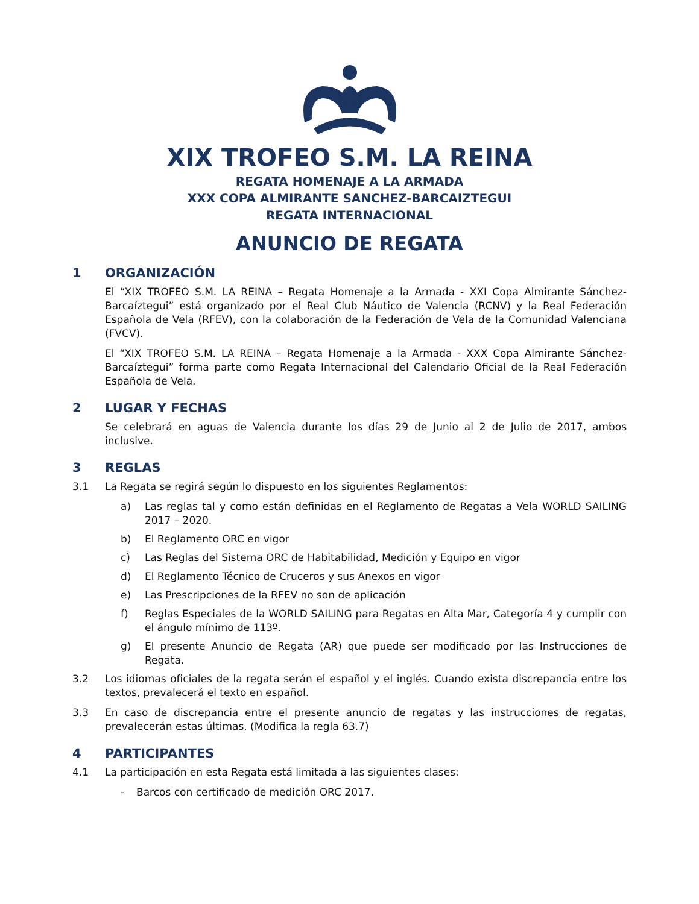XIX TROFEO S.M. LA REINA
REGATA HOMENAJE A LA ARMADA
XXX COPA ALMIRANTE SANCHEZ-BARCAIZTEGUI
REGATA INTERNACIONAL
ANUNCIO DE REGATA
1 ORGANIZACIÓN
El “XIX TROFEO S.M. LA REINA – Regata Homenaje a la Armada - XXI Copa Almirante Sánchez-Barcaíztegui” está organizado por el Real Club Náutico de Valencia (RCNV) y la Real Federación Española de Vela (RFEV), con la colaboración de la Federación de Vela de la Comunidad Valenciana (FVCV).
El “XIX TROFEO S.M. LA REINA – Regata Homenaje a la Armada - XXX Copa Almirante Sánchez-Barcaíztegui” forma parte como Regata Internacional del Calendario Oficial de la Real Federación Española de Vela.
2 LUGAR Y FECHAS
Se celebrará en aguas de Valencia durante los días 29 de Junio al 2 de Julio de 2017, ambos inclusive.
3 REGLAS
3.1 La Regata se regirá según lo dispuesto en los siguientes Reglamentos:
a) Las reglas tal y como están definidas en el Reglamento de Regatas a Vela WORLD SAILING 2017 – 2020.
b) El Reglamento ORC en vigor
c) Las Reglas del Sistema ORC de Habitabilidad, Medición y Equipo en vigor
d) El Reglamento Técnico de Cruceros y sus Anexos en vigor
e) Las Prescripciones de la RFEV no son de aplicación
f) Reglas Especiales de la WORLD SAILING para Regatas en Alta Mar, Categoría 4 y cumplir con el ángulo mínimo de 113º.
g) El presente Anuncio de Regata (AR) que puede ser modificado por las Instrucciones de Regata.
3.2 Los idiomas oficiales de la regata serán el español y el inglés. Cuando exista discrepancia entre los textos, prevalecerá el texto en español.
3.3 En caso de discrepancia entre el presente anuncio de regatas y las instrucciones de regatas, prevalecerán estas últimas. (Modifica la regla 63.7)
4 PARTICIPANTES
4.1 La participación en esta Regata está limitada a las siguientes clases:
- Barcos con certificado de medición ORC 2017.